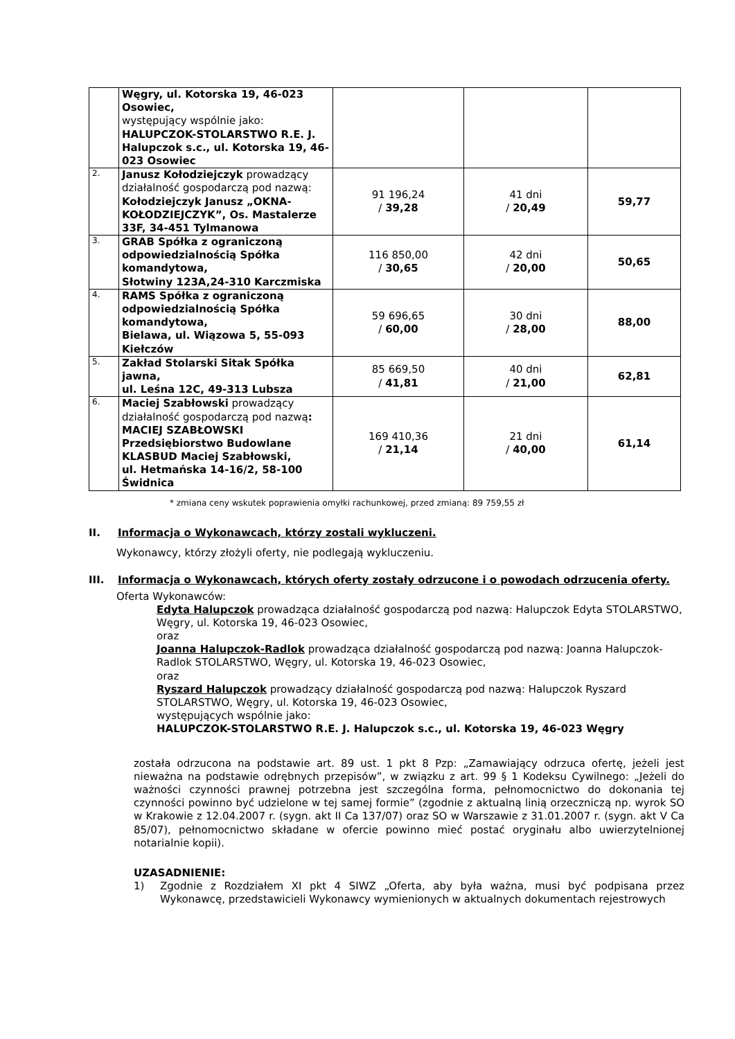| | Węgry, ul. Kotorska 19, 46-023 Osowiec, występujący wspólnie jako: HALUPCZOK-STOLARSTWO R.E. J. Halupczok s.c., ul. Kotorska 19, 46-023 Osowiec | | | |
| 2. | Janusz Kołodziejczyk prowadzący działalność gospodarczą pod nazwą: Kołodziejczyk Janusz „OKNA-KOŁODZIEJCZYK”, Os. Mastalerze 33F, 34-451 Tylmanowa | 91 196,24 / 39,28 | 41 dni / 20,49 | 59,77 |
| 3. | GRAB Spółka z ograniczoną odpowiedzialnością Spółka komandytowa, Słotwiny 123A,24-310 Karczmiska | 116 850,00 / 30,65 | 42 dni / 20,00 | 50,65 |
| 4. | RAMS Spółka z ograniczoną odpowiedzialnością Spółka komandytowa, Bielawa, ul. Wiązowa 5, 55-093 Kiełczów | 59 696,65 / 60,00 | 30 dni / 28,00 | 88,00 |
| 5. | Zakład Stolarski Sitak Spółka jawna, ul. Leśna 12C, 49-313 Lubsza | 85 669,50 / 41,81 | 40 dni / 21,00 | 62,81 |
| 6. | Maciej Szabłowski prowadzący działalność gospodarczą pod nazwą : MACIEJ SZABŁOWSKI Przedsiębiorstwo Budowlane KLASBUD Maciej Szabłowski, ul. Hetmańska 14-16/2, 58-100 Świdnica | 169 410,36 / 21,14 | 21 dni / 40,00 | 61,14 |
* zmiana ceny wskutek poprawienia omyłki rachunkowej, przed zmianą: 89 759,55 zł
II. Informacja o Wykonawcach, którzy zostali wykluczeni.
Wykonawcy, którzy złożyli oferty, nie podlegają wykluczeniu.
III. Informacja o Wykonawcach, których oferty zostały odrzucone i o powodach odrzucenia oferty.
Oferta Wykonawców:
Edyta Halupczok prowadząca działalność gospodarczą pod nazwą: Halupczok Edyta STOLARSTWO, Węgry, ul. Kotorska 19, 46-023 Osowiec,
oraz
Joanna Halupczok-Radlok prowadząca działalność gospodarczą pod nazwą: Joanna Halupczok- Radlok STOLARSTWO, Węgry, ul. Kotorska 19, 46-023 Osowiec,
oraz
Ryszard Halupczok prowadzący działalność gospodarczą pod nazwą: Halupczok Ryszard STOLARSTWO, Węgry, ul. Kotorska 19, 46-023 Osowiec,
występujących wspólnie jako:
HALUPCZOK-STOLARSTWO R.E. J. Halupczok s.c., ul. Kotorska 19, 46-023 Węgry
została odrzucona na podstawie art. 89 ust. 1 pkt 8 Pzp: „Zamawiający odrzuca ofertę, jeżeli jest nieważna na podstawie odrębnych przepisów”, w związku z art. 99 § 1 Kodeksu Cywilnego: „Jeżeli do ważności czynności prawnej potrzebna jest szczególna forma, pełnomocnictwo do dokonania tej czynności powinno być udzielone w tej samej formie” (zgodnie z aktualną linią orzeczniczą np. wyrok SO w Krakowie z 12.04.2007 r. (sygn. akt II Ca 137/07) oraz SO w Warszawie z 31.01.2007 r. (sygn. akt V Ca 85/07), pełnomocnictwo składane w ofercie powinno mieć postać oryginału albo uwierzytelnionej notarialnie kopii).
UZASADNIENIE:
1) Zgodnie z Rozdziałem XI pkt 4 SIWZ „Oferta, aby była ważna, musi być podpisana przez Wykonawcę, przedstawicieli Wykonawcy wymienionych w aktualnych dokumentach rejestrowych